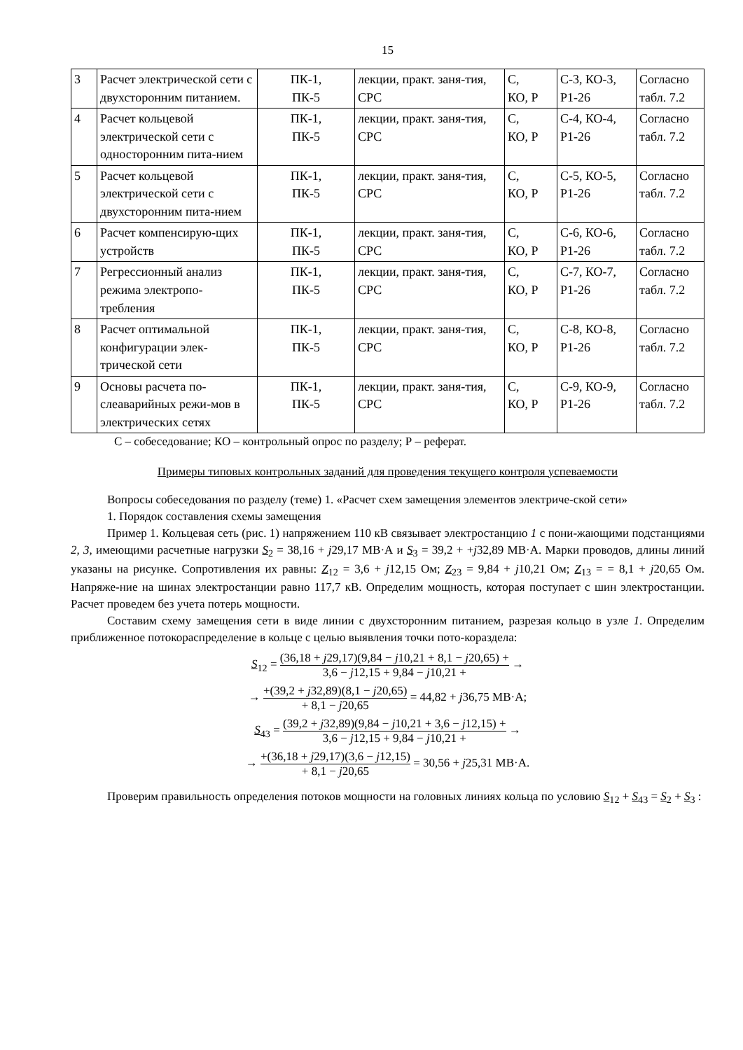15
| 3 | Расчет электрической сети с двухсторонним питанием. | ПК-1, ПК-5 | лекции, практ. заня-тия, СРС | С, КО, Р | С-3, КО-3, Р1-26 | Согласно табл. 7.2 |
| 4 | Расчет кольцевой электрической сети с односторонним пита-нием | ПК-1, ПК-5 | лекции, практ. заня-тия, СРС | С, КО, Р | С-4, КО-4, Р1-26 | Согласно табл. 7.2 |
| 5 | Расчет кольцевой электрической сети с двухсторонним пита-нием | ПК-1, ПК-5 | лекции, практ. заня-тия, СРС | С, КО, Р | С-5, КО-5, Р1-26 | Согласно табл. 7.2 |
| 6 | Расчет компенсирую-щих устройств | ПК-1, ПК-5 | лекции, практ. заня-тия, СРС | С, КО, Р | С-6, КО-6, Р1-26 | Согласно табл. 7.2 |
| 7 | Регрессионный анализ режима электропо-требления | ПК-1, ПК-5 | лекции, практ. заня-тия, СРС | С, КО, Р | С-7, КО-7, Р1-26 | Согласно табл. 7.2 |
| 8 | Расчет оптимальной конфигурации элек-трической сети | ПК-1, ПК-5 | лекции, практ. заня-тия, СРС | С, КО, Р | С-8, КО-8, Р1-26 | Согласно табл. 7.2 |
| 9 | Основы расчета по-слеаварийных режи-мов в электрических сетях | ПК-1, ПК-5 | лекции, практ. заня-тия, СРС | С, КО, Р | С-9, КО-9, Р1-26 | Согласно табл. 7.2 |
С – собеседование; КО – контрольный опрос по разделу; Р – реферат.
Примеры типовых контрольных заданий для проведения текущего контроля успеваемости
Вопросы собеседования по разделу (теме) 1. «Расчет схем замещения элементов электриче-ской сети»
1. Порядок составления схемы замещения
Пример 1. Кольцевая сеть (рис. 1) напряжением 110 кВ связывает электростанцию 1 с пони-жающими подстанциями 2, 3, имеющими расчетные нагрузки S<sub>2</sub> = 38,16 + j29,17 МВ·А и S<sub>3</sub> = 39,2 + +j32,89 МВ·А. Марки проводов, длины линий указаны на рисунке. Сопротивления их равны: Z<sub>12</sub> = 3,6 + j12,15 Ом; Z<sub>23</sub> = 9,84 + j10,21 Ом; Z<sub>13</sub> = = 8,1 + j20,65 Ом. Напряже-ние на шинах электростанции равно 117,7 кВ. Определим мощность, которая поступает с шин электростанции. Расчет проведем без учета потерь мощности.
Составим схему замещения сети в виде линии с двухсторонним питанием, разрезая кольцо в узле 1. Определим приближенное потокораспределение в кольце с целью выявления точки пото-кораздела:
S<sub>12</sub> = (36,18 + j29,17)(9,84 − j10,21 + 8,1 − j20,65) + 3,6 − j12,15 + 9,84 − j10,21 + →
→ +(39,2 + j32,89)(8,1 − j20,65) + 8,1 − j20,65 = 44,82 + j36,75 МВ·А;
S<sub>43</sub> = (39,2 + j32,89)(9,84 − j10,21 + 3,6 − j12,15) + 3,6 − j12,15 + 9,84 − j10,21 + →
→ +(36,18 + j29,17)(3,6 − j12,15) + 8,1 − j20,65 = 30,56 + j25,31 МВ·А.
Проверим правильность определения потоков мощности на головных линиях кольца по условию S<sub>12</sub> + S<sub>43</sub> = S<sub>2</sub> + S<sub>3</sub> :